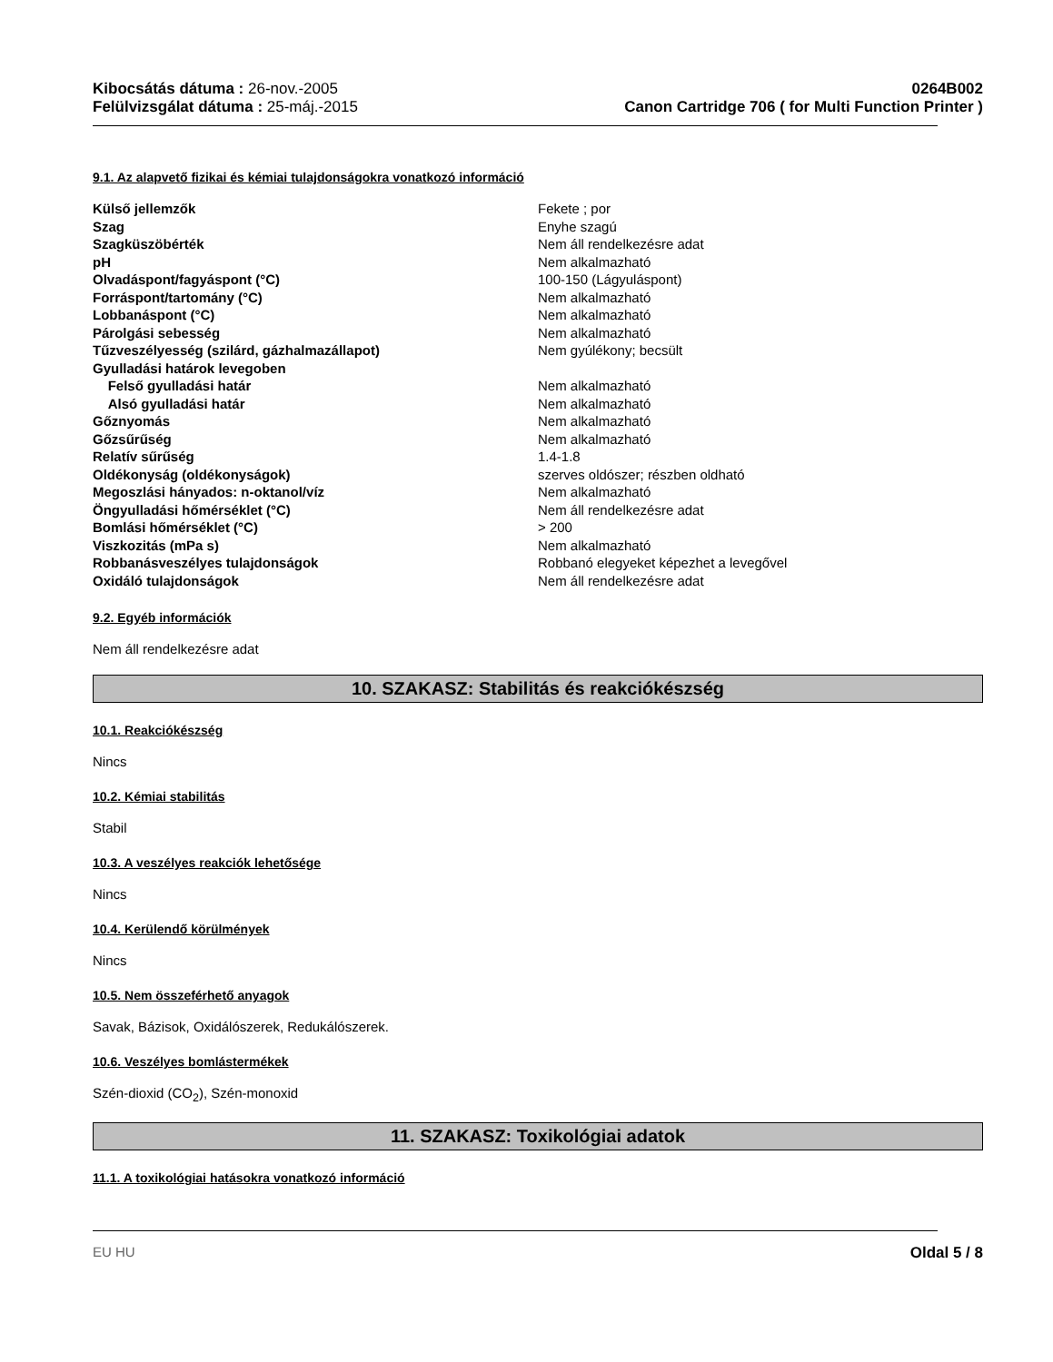Kibocsátás dátuma : 26-nov.-2005
Felülvizsgálat dátuma : 25-máj.-2015
0264B002
Canon Cartridge 706 ( for Multi Function Printer )
9.1. Az alapvető fizikai és kémiai tulajdonságokra vonatkozó információ
| Külső jellemzők | Fekete ; por |
| Szag | Enyhe szagú |
| Szagküszöbérték | Nem áll rendelkezésre adat |
| pH | Nem alkalmazható |
| Olvadáspont/fagyáspont (°C) | 100-150 (Lágyuláspont) |
| Forráspont/tartomány (°C) | Nem alkalmazható |
| Lobbanáspont (°C) | Nem alkalmazható |
| Párolgási sebesség | Nem alkalmazható |
| Tűzveszélyesség (szilárd, gázhalmazállapot) | Nem gyúlékony; becsült |
| Gyulladási határok levegoben | |
| Felső gyulladási határ | Nem alkalmazható |
| Alsó gyulladási határ | Nem alkalmazható |
| Gőznyomás | Nem alkalmazható |
| Gőzsűrűség | Nem alkalmazható |
| Relatív sűrűség | 1.4-1.8 |
| Oldékonyság (oldékonyságok) | szerves oldószer; részben oldható |
| Megoszlási hányados: n-oktanol/víz | Nem alkalmazható |
| Öngyulladási hőmérséklet (°C) | Nem áll rendelkezésre adat |
| Bomlási hőmérséklet (°C) | > 200 |
| Viszkozitás (mPa s) | Nem alkalmazható |
| Robbanásveszélyes tulajdonságok | Robbanó elegyeket képezhet a levegővel |
| Oxidáló tulajdonságok | Nem áll rendelkezésre adat |
9.2. Egyéb információk
Nem áll rendelkezésre adat
10. SZAKASZ: Stabilitás és reakciókészség
10.1. Reakciókészség
Nincs
10.2. Kémiai stabilitás
Stabil
10.3. A veszélyes reakciók lehetősége
Nincs
10.4. Kerülendő körülmények
Nincs
10.5. Nem összeférhető anyagok
Savak, Bázisok, Oxidálószerek, Redukálószerek.
10.6. Veszélyes bomlástermékek
Szén-dioxid (CO<sub>2</sub>), Szén-monoxid
11. SZAKASZ: Toxikológiai adatok
11.1. A toxikológiai hatásokra vonatkozó információ
EU HU Oldal 5 / 8